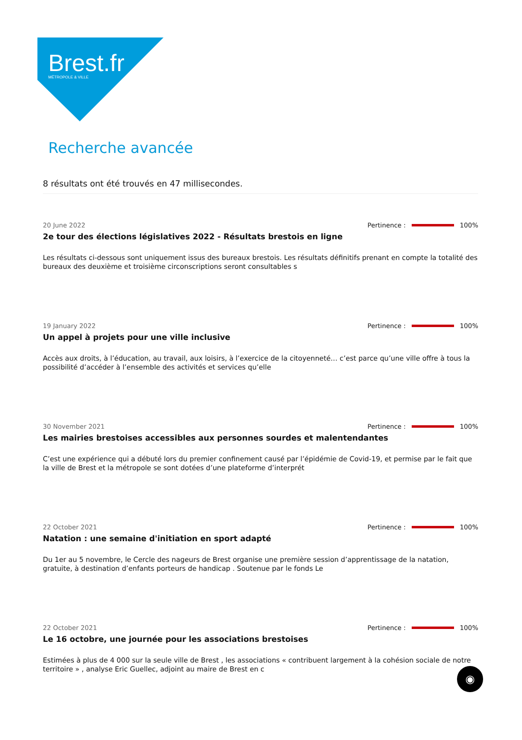Brest.fr
MÉTROPOLE & VILLE
Recherche avancée
8 résultats ont été trouvés en 47 millisecondes.
20 June 2022 Pertinence : 100%
2e tour des élections législatives 2022 - Résultats brestois en ligne
Les résultats ci-dessous sont uniquement issus des bureaux brestois. Les résultats définitifs prenant en compte la totalité des bureaux des deuxième et troisième circonscriptions seront consultables s
19 January 2022 Pertinence : 100%
Un appel à projets pour une ville inclusive
Accès aux droits, à l’éducation, au travail, aux loisirs, à l’exercice de la citoyenneté… c’est parce qu’une ville offre à tous la possibilité d’accéder à l’ensemble des activités et services qu’elle
30 November 2021 Pertinence : 100%
Les mairies brestoises accessibles aux personnes sourdes et malentendantes
C’est une expérience qui a débuté lors du premier confinement causé par l’épidémie de Covid-19, et permise par le fait que la ville de Brest et la métropole se sont dotées d’une plateforme d’interprét
22 October 2021 Pertinence : 100%
Natation : une semaine d'initiation en sport adapté
Du 1er au 5 novembre, le Cercle des nageurs de Brest organise une première session d’apprentissage de la natation, gratuite, à destination d’enfants porteurs de handicap . Soutenue par le fonds Le
22 October 2021 Pertinence : 100%
Le 16 octobre, une journée pour les associations brestoises
Estimées à plus de 4 000 sur la seule ville de Brest , les associations « contribuent largement à la cohésion sociale de notre territoire » , analyse Eric Guellec, adjoint au maire de Brest en c
◉